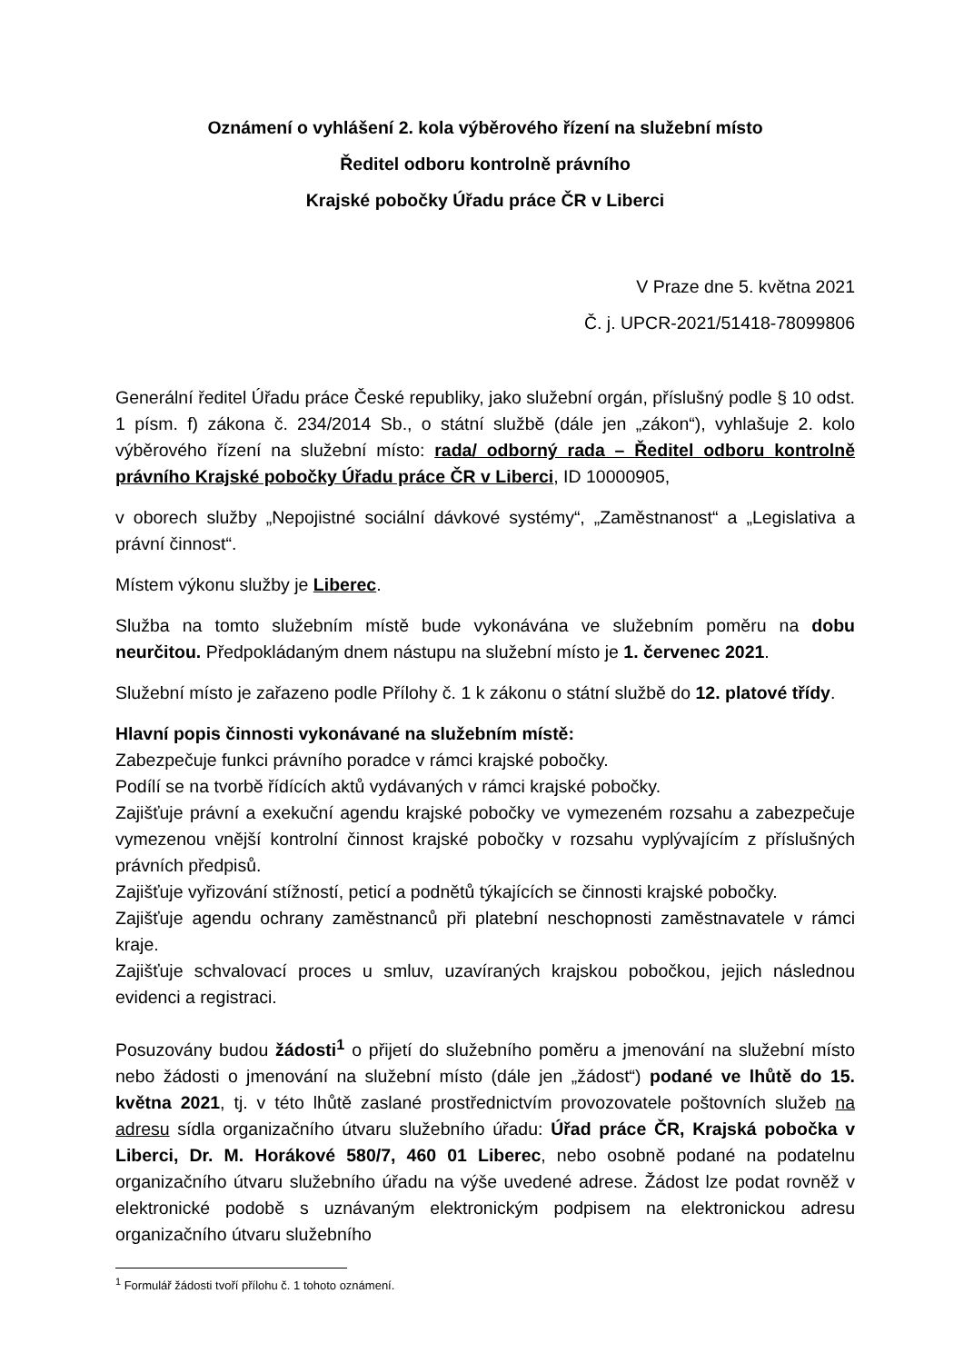Oznámení o vyhlášení 2. kola výběrového řízení na služební místo
Ředitel odboru kontrolně právního
Krajské pobočky Úřadu práce ČR v Liberci
V Praze dne 5. května 2021
Č. j. UPCR-2021/51418-78099806
Generální ředitel Úřadu práce České republiky, jako služební orgán, příslušný podle § 10 odst. 1 písm. f) zákona č. 234/2014 Sb., o státní službě (dále jen „zákon“), vyhlašuje 2. kolo výběrového řízení na služební místo: rada/ odborný rada – Ředitel odboru kontrolně právního Krajské pobočky Úřadu práce ČR v Liberci, ID 10000905,
v oborech služby „Nepojistné sociální dávkové systémy“, „Zaměstnanost“ a „Legislativa a právní činnost“.
Místem výkonu služby je Liberec.
Služba na tomto služebním místě bude vykonávána ve služebním poměru na dobu neurčitou. Předpokládaným dnem nástupu na služební místo je 1. červenec 2021.
Služební místo je zařazeno podle Přílohy č. 1 k zákonu o státní službě do 12. platové třídy.
Hlavní popis činnosti vykonávané na služebním místě:
Zabezpečuje funkci právního poradce v rámci krajské pobočky.
Podílí se na tvorbě řídících aktů vydávaných v rámci krajské pobočky.
Zajišťuje právní a exekuční agendu krajské pobočky ve vymezeném rozsahu a zabezpečuje vymezenou vnější kontrolní činnost krajské pobočky v rozsahu vyplývajícím z příslušných právních předpisů.
Zajišťuje vyřizování stížností, peticí a podnětů týkajících se činnosti krajské pobočky.
Zajišťuje agendu ochrany zaměstnanců při platební neschopnosti zaměstnavatele v rámci kraje.
Zajišťuje schvalovací proces u smluv, uzavíraných krajskou pobočkou, jejich následnou evidenci a registraci.
Posuzovány budou žádosti<sup>1</sup> o přijetí do služebního poměru a jmenování na služební místo nebo žádosti o jmenování na služební místo (dále jen „žádost“) podané ve lhůtě do 15. května 2021, tj. v této lhůtě zaslané prostřednictvím provozovatele poštovních služeb na adresu sídla organizačního útvaru služebního úřadu: Úřad práce ČR, Krajská pobočka v Liberci, Dr. M. Horákové 580/7, 460 01 Liberec, nebo osobně podané na podatelnu organizačního útvaru služebního úřadu na výše uvedené adrese. Žádost lze podat rovněž v elektronické podobě s uznávaným elektronickým podpisem na elektronickou adresu organizačního útvaru služebního
<sup>1</sup> Formulář žádosti tvoří přílohu č. 1 tohoto oznámení.